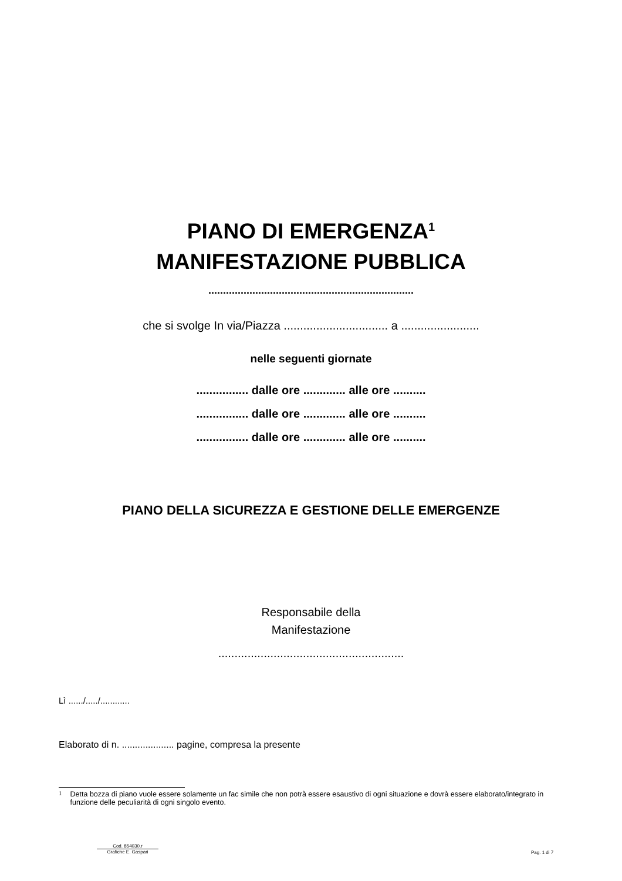PIANO DI EMERGENZA<sup>1</sup>
MANIFESTAZIONE PUBBLICA
......................................................................
che si svolge In via/Piazza ................................ a ........................
nelle seguenti giornate
................ dalle ore ............. alle ore ..........
................ dalle ore ............. alle ore ..........
................ dalle ore ............. alle ore ..........
PIANO DELLA SICUREZZA E GESTIONE DELLE EMERGENZE
Responsabile della
Manifestazione
.........................................................
Lì ....../...../............
Elaborato di n. .................... pagine, compresa la presente
<sup>1</sup> Detta bozza di piano vuole essere solamente un fac simile che non potrà essere esaustivo di ogni situazione e dovrà essere elaborato/integrato in funzione delle peculiarità di ogni singolo evento.
Cod. 854030.r
Grafiche E. Gaspari
Pag. 1 di 7